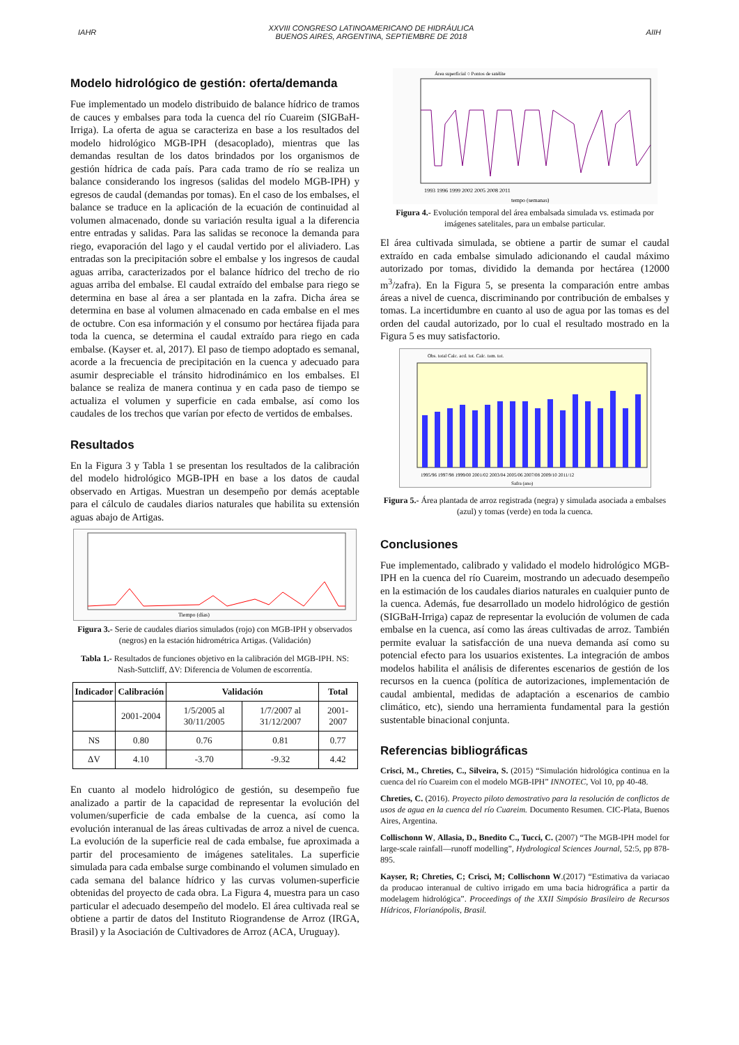IAHR
XXVIII CONGRESO LATINOAMERICANO DE HIDRÁULICA
BUENOS AIRES, ARGENTINA, SEPTIEMBRE DE 2018
AIIH
Modelo hidrológico de gestión: oferta/demanda
Fue implementado un modelo distribuido de balance hídrico de tramos de cauces y embalses para toda la cuenca del río Cuareim (SIGBaH-Irriga). La oferta de agua se caracteriza en base a los resultados del modelo hidrológico MGB-IPH (desacoplado), mientras que las demandas resultan de los datos brindados por los organismos de gestión hídrica de cada país. Para cada tramo de río se realiza un balance considerando los ingresos (salidas del modelo MGB-IPH) y egresos de caudal (demandas por tomas). En el caso de los embalses, el balance se traduce en la aplicación de la ecuación de continuidad al volumen almacenado, donde su variación resulta igual a la diferencia entre entradas y salidas. Para las salidas se reconoce la demanda para riego, evaporación del lago y el caudal vertido por el aliviadero. Las entradas son la precipitación sobre el embalse y los ingresos de caudal aguas arriba, caracterizados por el balance hídrico del trecho de rio aguas arriba del embalse. El caudal extraído del embalse para riego se determina en base al área a ser plantada en la zafra. Dicha área se determina en base al volumen almacenado en cada embalse en el mes de octubre. Con esa información y el consumo por hectárea fijada para toda la cuenca, se determina el caudal extraído para riego en cada embalse. (Kayser et. al, 2017). El paso de tiempo adoptado es semanal, acorde a la frecuencia de precipitación en la cuenca y adecuado para asumir despreciable el tránsito hidrodinámico en los embalses. El balance se realiza de manera continua y en cada paso de tiempo se actualiza el volumen y superficie en cada embalse, así como los caudales de los trechos que varían por efecto de vertidos de embalses.
Resultados
En la Figura 3 y Tabla 1 se presentan los resultados de la calibración del modelo hidrológico MGB-IPH en base a los datos de caudal observado en Artigas. Muestran un desempeño por demás aceptable para el cálculo de caudales diarios naturales que habilita su extensión aguas abajo de Artigas.
Tiempo (días)
Figura 3.- Serie de caudales diarios simulados (rojo) con MGB-IPH y observados (negros) en la estación hidrométrica Artigas. (Validación)
Tabla 1.- Resultados de funciones objetivo en la calibración del MGB-IPH. NS: Nash-Suttcliff, ΔV: Diferencia de Volumen de escorrentía.
| Indicador | Calibración | Validación | | Total |
| --- | --- | --- | --- | --- |
| | 2001-2004 | 1/5/2005 al 30/11/2005 | 1/7/2007 al 31/12/2007 | 2001-2007 |
| NS | 0.80 | 0.76 | 0.81 | 0.77 |
| ΔV | 4.10 | -3.70 | -9.32 | 4.42 |
En cuanto al modelo hidrológico de gestión, su desempeño fue analizado a partir de la capacidad de representar la evolución del volumen/superficie de cada embalse de la cuenca, así como la evolución interanual de las áreas cultivadas de arroz a nivel de cuenca. La evolución de la superficie real de cada embalse, fue aproximada a partir del procesamiento de imágenes satelitales. La superficie simulada para cada embalse surge combinando el volumen simulado en cada semana del balance hídrico y las curvas volumen-superficie obtenidas del proyecto de cada obra. La Figura 4, muestra para un caso particular el adecuado desempeño del modelo. El área cultivada real se obtiene a partir de datos del Instituto Riograndense de Arroz (IRGA, Brasil) y la Asociación de Cultivadores de Arroz (ACA, Uruguay).
Área superficial ○ Pontos de satélite
1993 1996 1999 2002 2005 2008 2011
tempo (semanas)
Figura 4.- Evolución temporal del área embalsada simulada vs. estimada por imágenes satelitales, para un embalse particular.
El área cultivada simulada, se obtiene a partir de sumar el caudal extraído en cada embalse simulado adicionando el caudal máximo autorizado por tomas, dividido la demanda por hectárea (12000 m<sup>3</sup>/zafra). En la Figura 5, se presenta la comparación entre ambas áreas a nivel de cuenca, discriminando por contribución de embalses y tomas. La incertidumbre en cuanto al uso de agua por las tomas es del orden del caudal autorizado, por lo cual el resultado mostrado en la Figura 5 es muy satisfactorio.
Obs. total Calc. acd. tot. Calc. tom. tot.
1995/96 1997/98 1999/00 2001/02 2003/04 2005/06 2007/08 2009/10 2011/12
Safra (ano)
Figura 5.- Área plantada de arroz registrada (negra) y simulada asociada a embalses (azul) y tomas (verde) en toda la cuenca.
Conclusiones
Fue implementado, calibrado y validado el modelo hidrológico MGB-IPH en la cuenca del río Cuareim, mostrando un adecuado desempeño en la estimación de los caudales diarios naturales en cualquier punto de la cuenca. Además, fue desarrollado un modelo hidrológico de gestión (SIGBaH-Irriga) capaz de representar la evolución de volumen de cada embalse en la cuenca, así como las áreas cultivadas de arroz. También permite evaluar la satisfacción de una nueva demanda así como su potencial efecto para los usuarios existentes. La integración de ambos modelos habilita el análisis de diferentes escenarios de gestión de los recursos en la cuenca (política de autorizaciones, implementación de caudal ambiental, medidas de adaptación a escenarios de cambio climático, etc), siendo una herramienta fundamental para la gestión sustentable binacional conjunta.
Referencias bibliográficas
Crisci, M., Chreties, C., Silveira, S. (2015) “Simulación hidrológica continua en la cuenca del río Cuareim con el modelo MGB-IPH” INNOTEC, Vol 10, pp 40-48.
Chreties, C. (2016). Proyecto piloto demostrativo para la resolución de conflictos de usos de agua en la cuenca del río Cuareim. Documento Resumen. CIC-Plata, Buenos Aires, Argentina.
Collischonn W, Allasia, D., Bnedito C., Tucci, C. (2007) “The MGB-IPH model for large-scale rainfall—runoff modelling”, Hydrological Sciences Journal, 52:5, pp 878-895.
Kayser, R; Chreties, C; Crisci, M; Collischonn W.(2017) “Estimativa da variacao da producao interanual de cultivo irrigado em uma bacia hidrográfica a partir da modelagem hidrológica”. Proceedings of the XXII Simpósio Brasileiro de Recursos Hídricos, Florianópolis, Brasil.